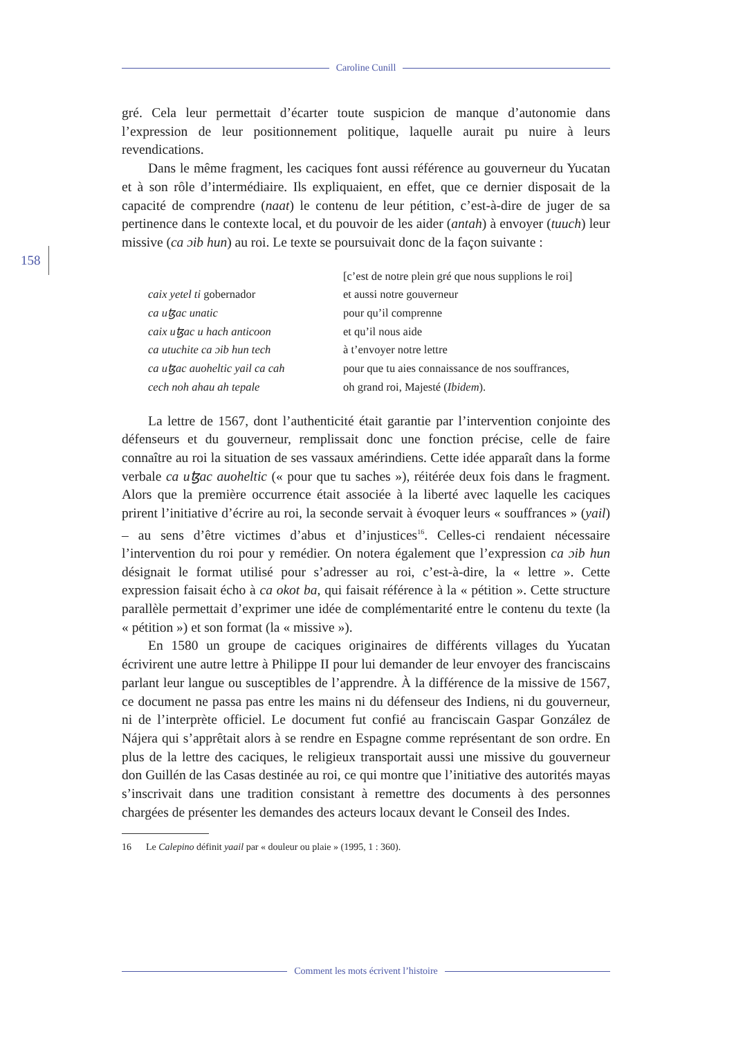Caroline Cunill
158
gré. Cela leur permettait d’écarter toute suspicion de manque d’autonomie dans l’expression de leur positionnement politique, laquelle aurait pu nuire à leurs revendications.
Dans le même fragment, les caciques font aussi référence au gouverneur du Yucatan et à son rôle d’intermédiaire. Ils expliquaient, en effet, que ce dernier disposait de la capacité de comprendre (naat) le contenu de leur pétition, c’est-à-dire de juger de sa pertinence dans le contexte local, et du pouvoir de les aider (antah) à envoyer (tuuch) leur missive (ca ɔib hun) au roi. Le texte se poursuivait donc de la façon suivante :
| | [c’est de notre plein gré que nous supplions le roi] |
| caix yetel ti gobernador | et aussi notre gouverneur |
| ca uꜩac unatic | pour qu’il comprenne |
| caix uꜩac u hach anticoon | et qu’il nous aide |
| ca utuchite ca ɔib hun tech | à t’envoyer notre lettre |
| ca uꜩac auoheltic yail ca cah | pour que tu aies connaissance de nos souffrances, |
| cech noh ahau ah tepale | oh grand roi, Majesté ( Ibidem ). |
La lettre de 1567, dont l’authenticité était garantie par l’intervention conjointe des défenseurs et du gouverneur, remplissait donc une fonction précise, celle de faire connaître au roi la situation de ses vassaux amérindiens. Cette idée apparaît dans la forme verbale ca uꜩac auoheltic (« pour que tu saches »), réitérée deux fois dans le fragment. Alors que la première occurrence était associée à la liberté avec laquelle les caciques prirent l’initiative d’écrire au roi, la seconde servait à évoquer leurs « souffrances » (yail) – au sens d’être victimes d’abus et d’injustices<sup>16</sup>. Celles-ci rendaient nécessaire l’intervention du roi pour y remédier. On notera également que l’expression ca ɔib hun désignait le format utilisé pour s’adresser au roi, c’est-à-dire, la « lettre ». Cette expression faisait écho à ca okot ba, qui faisait référence à la « pétition ». Cette structure parallèle permettait d’exprimer une idée de complémentarité entre le contenu du texte (la « pétition ») et son format (la « missive »).
En 1580 un groupe de caciques originaires de différents villages du Yucatan écrivirent une autre lettre à Philippe II pour lui demander de leur envoyer des franciscains parlant leur langue ou susceptibles de l’apprendre. À la différence de la missive de 1567, ce document ne passa pas entre les mains ni du défenseur des Indiens, ni du gouverneur, ni de l’interprète officiel. Le document fut confié au franciscain Gaspar González de Nájera qui s’apprêtait alors à se rendre en Espagne comme représentant de son ordre. En plus de la lettre des caciques, le religieux transportait aussi une missive du gouverneur don Guillén de las Casas destinée au roi, ce qui montre que l’initiative des autorités mayas s’inscrivait dans une tradition consistant à remettre des documents à des personnes chargées de présenter les demandes des acteurs locaux devant le Conseil des Indes.
16 Le Calepino définit yaail par « douleur ou plaie » (1995, 1 : 360).
Comment les mots écrivent l’histoire